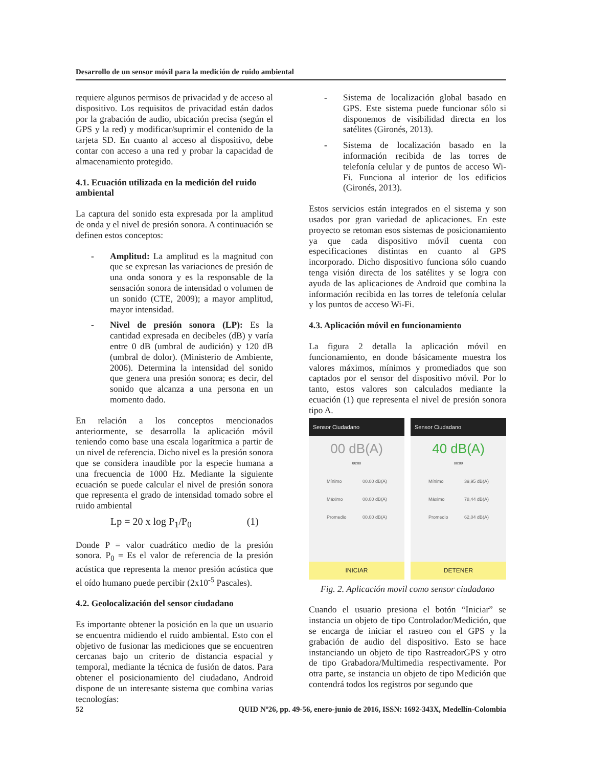Desarrollo de un sensor móvil para la medición de ruido ambiental
requiere algunos permisos de privacidad y de acceso al dispositivo. Los requisitos de privacidad están dados por la grabación de audio, ubicación precisa (según el GPS y la red) y modificar/suprimir el contenido de la tarjeta SD. En cuanto al acceso al dispositivo, debe contar con acceso a una red y probar la capacidad de almacenamiento protegido.
4.1. Ecuación utilizada en la medición del ruido ambiental
La captura del sonido esta expresada por la amplitud de onda y el nivel de presión sonora. A continuación se definen estos conceptos:
- Amplitud: La amplitud es la magnitud con que se expresan las variaciones de presión de una onda sonora y es la responsable de la sensación sonora de intensidad o volumen de un sonido (CTE, 2009); a mayor amplitud, mayor intensidad.
- Nivel de presión sonora (LP): Es la cantidad expresada en decibeles (dB) y varía entre 0 dB (umbral de audición) y 120 dB (umbral de dolor). (Ministerio de Ambiente, 2006). Determina la intensidad del sonido que genera una presión sonora; es decir, del sonido que alcanza a una persona en un momento dado.
En relación a los conceptos mencionados anteriormente, se desarrolla la aplicación móvil teniendo como base una escala logarítmica a partir de un nivel de referencia. Dicho nivel es la presión sonora que se considera inaudible por la especie humana a una frecuencia de 1000 Hz. Mediante la siguiente ecuación se puede calcular el nivel de presión sonora que representa el grado de intensidad tomado sobre el ruido ambiental
Lp = 20 x log P<sub>1</sub>/P<sub>0</sub> (1)
Donde P = valor cuadrático medio de la presión sonora. P<sub>0</sub> = Es el valor de referencia de la presión acústica que representa la menor presión acústica que el oído humano puede percibir (2x10<sup>-5</sup> Pascales).
4.2. Geolocalización del sensor ciudadano
Es importante obtener la posición en la que un usuario se encuentra midiendo el ruido ambiental. Esto con el objetivo de fusionar las mediciones que se encuentren cercanas bajo un criterio de distancia espacial y temporal, mediante la técnica de fusión de datos. Para obtener el posicionamiento del ciudadano, Android dispone de un interesante sistema que combina varias tecnologías:
- Sistema de localización global basado en GPS. Este sistema puede funcionar sólo si disponemos de visibilidad directa en los satélites (Gironés, 2013).
- Sistema de localización basado en la información recibida de las torres de telefonía celular y de puntos de acceso Wi-Fi. Funciona al interior de los edificios (Gironés, 2013).
Estos servicios están integrados en el sistema y son usados por gran variedad de aplicaciones. En este proyecto se retoman esos sistemas de posicionamiento ya que cada dispositivo móvil cuenta con especificaciones distintas en cuanto al GPS incorporado. Dicho dispositivo funciona sólo cuando tenga visión directa de los satélites y se logra con ayuda de las aplicaciones de Android que combina la información recibida en las torres de telefonía celular y los puntos de acceso Wi-Fi.
4.3. Aplicación móvil en funcionamiento
La figura 2 detalla la aplicación móvil en funcionamiento, en donde básicamente muestra los valores máximos, mínimos y promediados que son captados por el sensor del dispositivo móvil. Por lo tanto, estos valores son calculados mediante la ecuación (1) que representa el nivel de presión sonora tipo A.
Sensor Ciudadano
00 dB(A)
00:00
Mínimo 00.00 dB(A)
Máximo 00.00 dB(A)
Promedio 00.00 dB(A)
INICIAR
Sensor Ciudadano
40 dB(A)
00:09
Mínimo 39,95 dB(A)
Máximo 78,44 dB(A)
Promedio 62,04 dB(A)
DETENER
Fig. 2. Aplicación movil como sensor ciudadano
Cuando el usuario presiona el botón “Iniciar” se instancia un objeto de tipo Controlador/Medición, que se encarga de iniciar el rastreo con el GPS y la grabación de audio del dispositivo. Esto se hace instanciando un objeto de tipo RastreadorGPS y otro de tipo Grabadora/Multimedia respectivamente. Por otra parte, se instancia un objeto de tipo Medición que contendrá todos los registros por segundo que
52 QUID Nº26, pp. 49-56, enero-junio de 2016, ISSN: 1692-343X, Medellín-Colombia